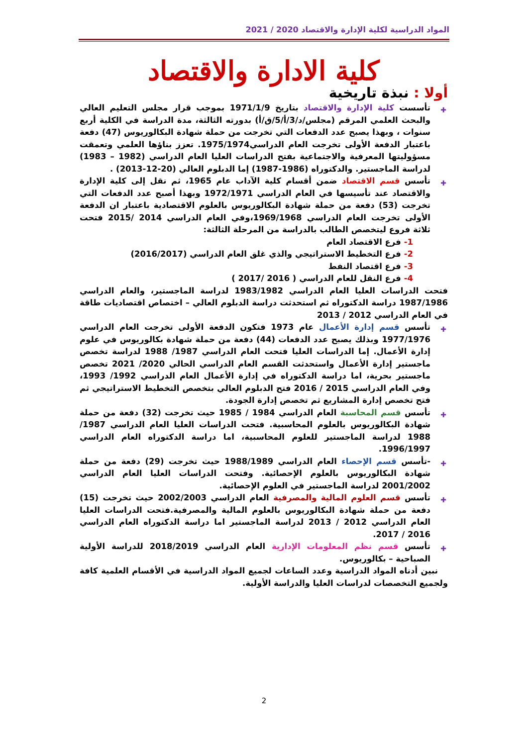المواد الدراسية لكلية الإدارة والاقتصاد 2020 / 2021
كلية الادارة والاقتصاد
أولا : نبذة تاريخية
✚ تأسست كلية الإدارة والاقتصاد بتاريخ 1971/1/9 بموجب قرار مجلس التعليم العالي والبحث العلمي المرقم (مجلس/د/3/أ/5/ق/أ) بدورته الثالثة، مدة الدراسة في الكلية أربع سنوات ، وبهذا يصبح عدد الدفعات التي تخرجت من حملة شهادة البكالوريوس (47) دفعة باعتبار الدفعة الأولى تخرجت العام الدراسي1975/1974. تعزز بناؤها العلمي وتعمقت مسؤوليتها المعرفية والاجتماعية بفتح الدراسات العليا العام الدراسي (1982 – 1983) لدراسة الماجستير. والدكتوراه (1986-1987) إما الدبلوم العالي (20-12-2013) .
✚ تأسس قسم الاقتصاد ضمن أقسام كلية الآداب عام 1965، ثم نقل إلى كلية الإدارة والاقتصاد عند تأسيسها في العام الدراسي 1972/1971 وبهذا أصبح عدد الدفعات التي تخرجت (53) دفعة من حملة شهادة البكالوريوس بالعلوم الاقتصادية باعتبار ان الدفعة الأولى تخرجت العام الدراسي 1969/1968،وفي العام الدراسي 2014 /2015 فتحت ثلاثة فروع ليتخصص الطالب بالدراسة من المرحلة الثالثة:
1- فرع الاقتصاد العام
2- فرع التخطيط الاستراتيجي والذي غلق العام الدراسي (2016/2017)
3- فرع اقتصاد النفط
4- فرع النقل للعام الدراسي ( 2016 /2017 )
فتحت الدراسات العليا العام الدراسي 1983/1982 لدراسة الماجستير، والعام الدراسي 1987/1986 دراسة الدكتوراه ثم استحدثت دراسة الدبلوم العالي – اختصاص اقتصاديات طاقة في العام الدراسي 2012 / 2013
✚ تأسس قسم إدارة الأعمال عام 1973 فتكون الدفعة الأولى تخرجت العام الدراسي 1977/1976 وبذلك يصبح عدد الدفعات (44) دفعة من حملة شهادة بكالوريوس في علوم إدارة الأعمال. إما الدراسات العليا فتحت العام الدراسي 1987/ 1988 لدراسة تخصص ماجستير إدارة الأعمال واستحدثت القسم العام الدراسي الحالي 2020/ 2021 تخصص ماجستير بحرية، اما دراسة الدكتوراه في إدارة الأعمال العام الدراسي 1992/ 1993، وفي العام الدراسي 2015 / 2016 فتح الدبلوم العالي بتخصص التخطيط الاستراتيجي ثم فتح تخصص إدارة المشاريع ثم تخصص إدارة الجودة.
✚ تأسس قسم المحاسبة العام الدراسي 1984 / 1985 حيث تخرجت (32) دفعة من حملة شهادة البكالوريوس بالعلوم المحاسبية. فتحت الدراسات العليا العام الدراسي 1987/ 1988 لدراسة الماجستير للعلوم المحاسبية، اما دراسة الدكتوراه العام الدراسي 1996/1997.
✚ -تأسس قسم الإحصاء العام الدراسي 1988/1989 حيث تخرجت (29) دفعة من حملة شهادة البكالوريوس بالعلوم الإحصائية. وفتحت الدراسات العليا العام الدراسي 2001/2002 لدراسة الماجستير في العلوم الإحصائية.
✚ تأسس قسم العلوم المالية والمصرفية العام الدراسي 2002/2003 حيث تخرجت (15) دفعة من حملة شهادة البكالوريوس بالعلوم المالية والمصرفية.فتحت الدراسات العليا العام الدراسي 2012 / 2013 لدراسة الماجستير اما دراسة الدكتوراه العام الدراسي 2016 / 2017.
✚ تأسس قسم نظم المعلومات الإدارية العام الدراسي 2018/2019 للدراسة الأولية الصباحية – بكالوريوس.
نبين أدناه المواد الدراسية وعدد الساعات لجميع المواد الدراسية في الأقسام العلمية كافة ولجميع التخصصات لدراسات العليا والدراسة الأولية.
2